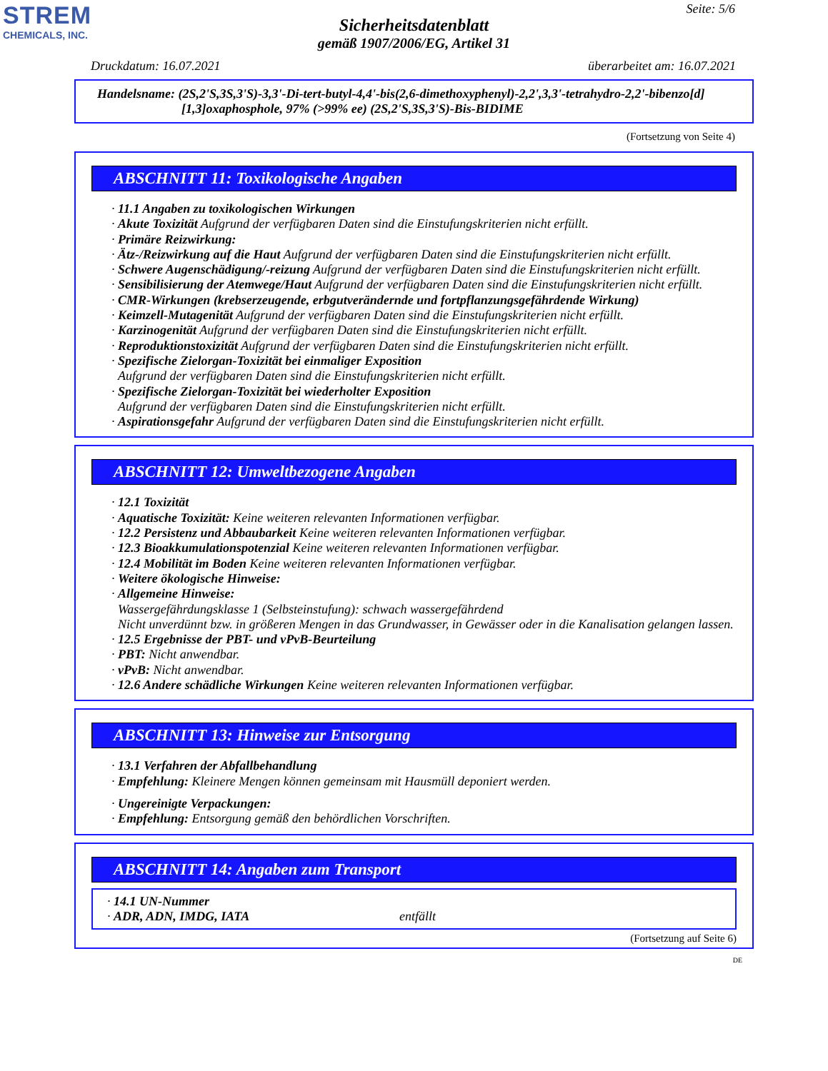STREM
CHEMICALS, INC.
Seite: 5/6
Sicherheitsdatenblatt
gemäß 1907/2006/EG, Artikel 31
Druckdatum: 16.07.2021 überarbeitet am: 16.07.2021
Handelsname: (2S,2'S,3S,3'S)-3,3'-Di-tert-butyl-4,4'-bis(2,6-dimethoxyphenyl)-2,2',3,3'-tetrahydro-2,2'-bibenzo[d]
[1,3]oxaphosphole, 97% (>99% ee) (2S,2'S,3S,3'S)-Bis-BIDIME
(Fortsetzung von Seite 4)
ABSCHNITT 11: Toxikologische Angaben
· 11.1 Angaben zu toxikologischen Wirkungen
· Akute Toxizität Aufgrund der verfügbaren Daten sind die Einstufungskriterien nicht erfüllt.
· Primäre Reizwirkung:
· Ätz-/Reizwirkung auf die Haut Aufgrund der verfügbaren Daten sind die Einstufungskriterien nicht erfüllt.
· Schwere Augenschädigung/-reizung Aufgrund der verfügbaren Daten sind die Einstufungskriterien nicht erfüllt.
· Sensibilisierung der Atemwege/Haut Aufgrund der verfügbaren Daten sind die Einstufungskriterien nicht erfüllt.
· CMR-Wirkungen (krebserzeugende, erbgutverändernde und fortpflanzungsgefährdende Wirkung)
· Keimzell-Mutagenität Aufgrund der verfügbaren Daten sind die Einstufungskriterien nicht erfüllt.
· Karzinogenität Aufgrund der verfügbaren Daten sind die Einstufungskriterien nicht erfüllt.
· Reproduktionstoxizität Aufgrund der verfügbaren Daten sind die Einstufungskriterien nicht erfüllt.
· Spezifische Zielorgan-Toxizität bei einmaliger Exposition
Aufgrund der verfügbaren Daten sind die Einstufungskriterien nicht erfüllt.
· Spezifische Zielorgan-Toxizität bei wiederholter Exposition
Aufgrund der verfügbaren Daten sind die Einstufungskriterien nicht erfüllt.
· Aspirationsgefahr Aufgrund der verfügbaren Daten sind die Einstufungskriterien nicht erfüllt.
ABSCHNITT 12: Umweltbezogene Angaben
· 12.1 Toxizität
· Aquatische Toxizität: Keine weiteren relevanten Informationen verfügbar.
· 12.2 Persistenz und Abbaubarkeit Keine weiteren relevanten Informationen verfügbar.
· 12.3 Bioakkumulationspotenzial Keine weiteren relevanten Informationen verfügbar.
· 12.4 Mobilität im Boden Keine weiteren relevanten Informationen verfügbar.
· Weitere ökologische Hinweise:
· Allgemeine Hinweise:
Wassergefährdungsklasse 1 (Selbsteinstufung): schwach wassergefährdend
Nicht unverdünnt bzw. in größeren Mengen in das Grundwasser, in Gewässer oder in die Kanalisation gelangen lassen.
· 12.5 Ergebnisse der PBT- und vPvB-Beurteilung
· PBT: Nicht anwendbar.
· vPvB: Nicht anwendbar.
· 12.6 Andere schädliche Wirkungen Keine weiteren relevanten Informationen verfügbar.
ABSCHNITT 13: Hinweise zur Entsorgung
· 13.1 Verfahren der Abfallbehandlung
· Empfehlung: Kleinere Mengen können gemeinsam mit Hausmüll deponiert werden.
· Ungereinigte Verpackungen:
· Empfehlung: Entsorgung gemäß den behördlichen Vorschriften.
ABSCHNITT 14: Angaben zum Transport
· 14.1 UN-Nummer
· ADR, ADN, IMDG, IATA entfällt
(Fortsetzung auf Seite 6)
DE